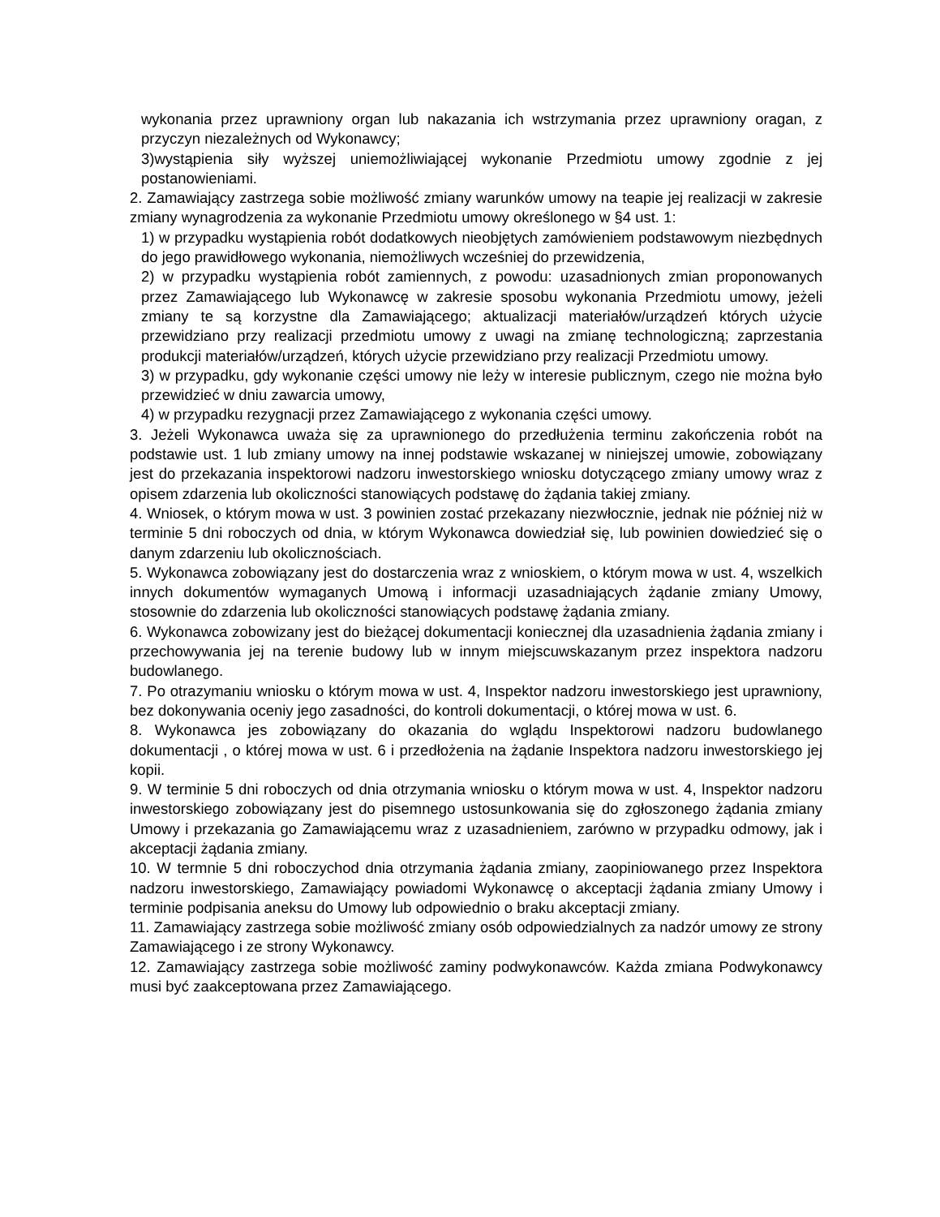wykonania przez uprawniony organ lub nakazania ich wstrzymania przez uprawniony oragan, z przyczyn niezależnych od Wykonawcy;
3)wystąpienia siły wyższej uniemożliwiającej wykonanie Przedmiotu umowy zgodnie z jej postanowieniami.
2. Zamawiający zastrzega sobie możliwość zmiany warunków umowy na teapie jej realizacji w zakresie zmiany wynagrodzenia za wykonanie Przedmiotu umowy określonego w §4 ust. 1:
1) w przypadku wystąpienia robót dodatkowych nieobjętych zamówieniem podstawowym niezbędnych do jego prawidłowego wykonania, niemożliwych wcześniej do przewidzenia,
2) w przypadku wystąpienia robót zamiennych, z powodu: uzasadnionych zmian proponowanych przez Zamawiającego lub Wykonawcę w zakresie sposobu wykonania Przedmiotu umowy, jeżeli zmiany te są korzystne dla Zamawiającego; aktualizacji materiałów/urządzeń których użycie przewidziano przy realizacji przedmiotu umowy z uwagi na zmianę technologiczną; zaprzestania produkcji materiałów/urządzeń, których użycie przewidziano przy realizacji Przedmiotu umowy.
3) w przypadku, gdy wykonanie części umowy nie leży w interesie publicznym, czego nie można było przewidzieć w dniu zawarcia umowy,
4) w przypadku rezygnacji przez Zamawiającego z wykonania części umowy.
3. Jeżeli Wykonawca uważa się za uprawnionego do przedłużenia terminu zakończenia robót na podstawie ust. 1 lub zmiany umowy na innej podstawie wskazanej w niniejszej umowie, zobowiązany jest do przekazania inspektorowi nadzoru inwestorskiego wniosku dotyczącego zmiany umowy wraz z opisem zdarzenia lub okoliczności stanowiących podstawę do żądania takiej zmiany.
4. Wniosek, o którym mowa w ust. 3 powinien zostać przekazany niezwłocznie, jednak nie później niż w terminie 5 dni roboczych od dnia, w którym Wykonawca dowiedział się, lub powinien dowiedzieć się o danym zdarzeniu lub okolicznościach.
5. Wykonawca zobowiązany jest do dostarczenia wraz z wnioskiem, o którym mowa w ust. 4, wszelkich innych dokumentów wymaganych Umową i informacji uzasadniających żądanie zmiany Umowy, stosownie do zdarzenia lub okoliczności stanowiących podstawę żądania zmiany.
6. Wykonawca zobowizany jest do bieżącej dokumentacji koniecznej dla uzasadnienia żądania zmiany i przechowywania jej na terenie budowy lub w innym miejscuwskazanym przez inspektora nadzoru budowlanego.
7. Po otrazymaniu wniosku o którym mowa w ust. 4, Inspektor nadzoru inwestorskiego jest uprawniony, bez dokonywania oceniy jego zasadności, do kontroli dokumentacji, o której mowa w ust. 6.
8. Wykonawca jes zobowiązany do okazania do wglądu Inspektorowi nadzoru budowlanego dokumentacji , o której mowa w ust. 6 i przedłożenia na żądanie Inspektora nadzoru inwestorskiego jej kopii.
9. W terminie 5 dni roboczych od dnia otrzymania wniosku o którym mowa w ust. 4, Inspektor nadzoru inwestorskiego zobowiązany jest do pisemnego ustosunkowania się do zgłoszonego żądania zmiany Umowy i przekazania go Zamawiającemu wraz z uzasadnieniem, zarówno w przypadku odmowy, jak i akceptacji żądania zmiany.
10. W termnie 5 dni roboczychod dnia otrzymania żądania zmiany, zaopiniowanego przez Inspektora nadzoru inwestorskiego, Zamawiający powiadomi Wykonawcę o akceptacji żądania zmiany Umowy i terminie podpisania aneksu do Umowy lub odpowiednio o braku akceptacji zmiany.
11. Zamawiający zastrzega sobie możliwość zmiany osób odpowiedzialnych za nadzór umowy ze strony Zamawiającego i ze strony Wykonawcy.
12. Zamawiający zastrzega sobie możliwość zaminy podwykonawców. Każda zmiana Podwykonawcy musi być zaakceptowana przez Zamawiającego.